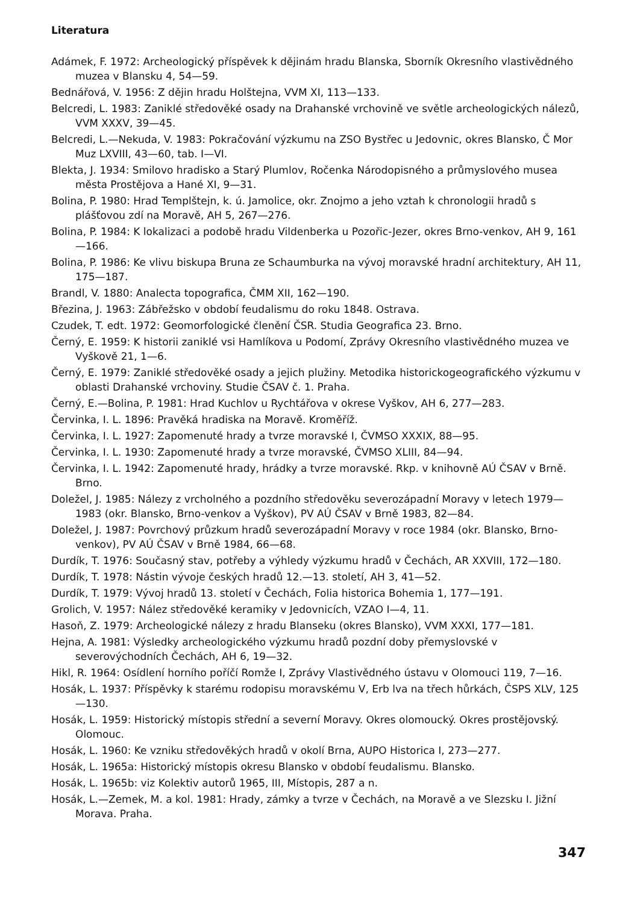Literatura
Adámek, F. 1972: Archeologický příspěvek k dějinám hradu Blanska, Sborník Okresního vlastivědného muzea v Blansku 4, 54—59.
Bednářová, V. 1956: Z dějin hradu Holštejna, VVM XI, 113—133.
Belcredi, L. 1983: Zaniklé středověké osady na Drahanské vrchovině ve světle archeologických nálezů, VVM XXXV, 39—45.
Belcredi, L.—Nekuda, V. 1983: Pokračování výzkumu na ZSO Bystřec u Jedovnic, okres Blansko, Č Mor Muz LXVIII, 43—60, tab. I—VI.
Blekta, J. 1934: Smilovo hradisko a Starý Plumlov, Ročenka Národopisného a průmyslového musea města Prostějova a Hané XI, 9—31.
Bolina, P. 1980: Hrad Templštejn, k. ú. Jamolice, okr. Znojmo a jeho vztah k chronologii hradů s plášťovou zdí na Moravě, AH 5, 267—276.
Bolina, P. 1984: K lokalizaci a podobě hradu Vildenberka u Pozořic-Jezer, okres Brno-venkov, AH 9, 161—166.
Bolina, P. 1986: Ke vlivu biskupa Bruna ze Schaumburka na vývoj moravské hradní architektury, AH 11, 175—187.
Brandl, V. 1880: Analecta topografica, ČMM XII, 162—190.
Březina, J. 1963: Zábřežsko v období feudalismu do roku 1848. Ostrava.
Czudek, T. edt. 1972: Geomorfologické členění ČSR. Studia Geografica 23. Brno.
Černý, E. 1959: K historii zaniklé vsi Hamlíkova u Podomí, Zprávy Okresního vlastivědného muzea ve Vyškově 21, 1—6.
Černý, E. 1979: Zaniklé středověké osady a jejich plužiny. Metodika historickogeografického výzkumu v oblasti Drahanské vrchoviny. Studie ČSAV č. 1. Praha.
Černý, E.—Bolina, P. 1981: Hrad Kuchlov u Rychtářova v okrese Vyškov, AH 6, 277—283.
Červinka, I. L. 1896: Pravěká hradiska na Moravě. Kroměříž.
Červinka, I. L. 1927: Zapomenuté hrady a tvrze moravské I, ČVMSO XXXIX, 88—95.
Červinka, I. L. 1930: Zapomenuté hrady a tvrze moravské, ČVMSO XLIII, 84—94.
Červinka, I. L. 1942: Zapomenuté hrady, hrádky a tvrze moravské. Rkp. v knihovně AÚ ČSAV v Brně. Brno.
Doležel, J. 1985: Nálezy z vrcholného a pozdního středověku severozápadní Moravy v letech 1979—1983 (okr. Blansko, Brno-venkov a Vyškov), PV AÚ ČSAV v Brně 1983, 82—84.
Doležel, J. 1987: Povrchový průzkum hradů severozápadní Moravy v roce 1984 (okr. Blansko, Brno-venkov), PV AÚ ČSAV v Brně 1984, 66—68.
Durdík, T. 1976: Současný stav, potřeby a výhledy výzkumu hradů v Čechách, AR XXVIII, 172—180.
Durdík, T. 1978: Nástin vývoje českých hradů 12.—13. století, AH 3, 41—52.
Durdík, T. 1979: Vývoj hradů 13. století v Čechách, Folia historica Bohemia 1, 177—191.
Grolich, V. 1957: Nález středověké keramiky v Jedovnicích, VZAO I—4, 11.
Hasoň, Z. 1979: Archeologické nálezy z hradu Blanseku (okres Blansko), VVM XXXI, 177—181.
Hejna, A. 1981: Výsledky archeologického výzkumu hradů pozdní doby přemyslovské v severovýchodních Čechách, AH 6, 19—32.
Hikl, R. 1964: Osídlení horního poříčí Romže I, Zprávy Vlastivědného ústavu v Olomouci 119, 7—16.
Hosák, L. 1937: Příspěvky k starému rodopisu moravskému V, Erb lva na třech hůrkách, ČSPS XLV, 125—130.
Hosák, L. 1959: Historický místopis střední a severní Moravy. Okres olomoucký. Okres prostějovský. Olomouc.
Hosák, L. 1960: Ke vzniku středověkých hradů v okolí Brna, AUPO Historica I, 273—277.
Hosák, L. 1965a: Historický místopis okresu Blansko v období feudalismu. Blansko.
Hosák, L. 1965b: viz Kolektiv autorů 1965, III, Místopis, 287 a n.
Hosák, L.—Zemek, M. a kol. 1981: Hrady, zámky a tvrze v Čechách, na Moravě a ve Slezsku I. Jižní Morava. Praha.
347